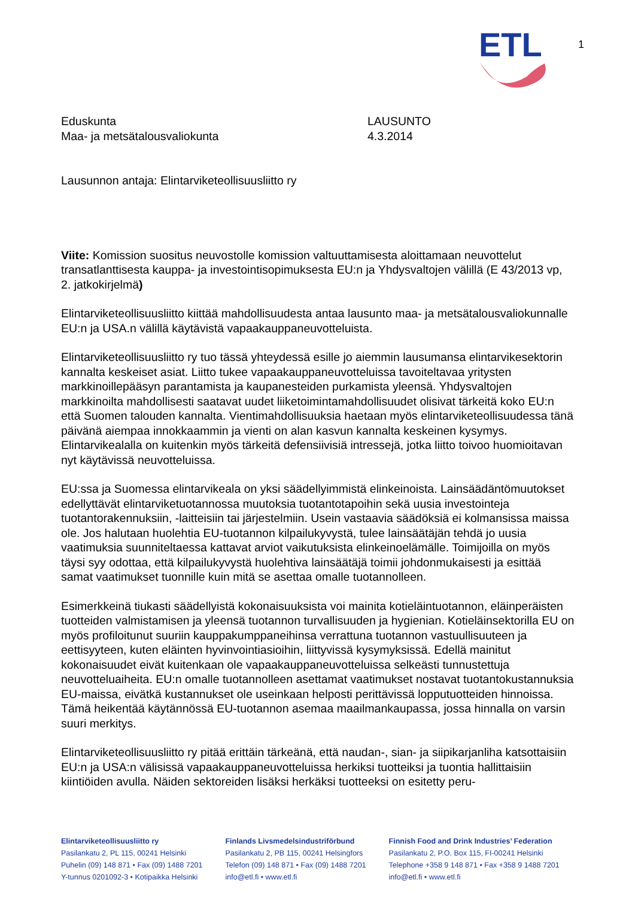ETL
1
Eduskunta
Maa- ja metsätalousvaliokunta
LAUSUNTO
4.3.2014
Lausunnon antaja: Elintarviketeollisuusliitto ry
Viite: Komission suositus neuvostolle komission valtuuttamisesta aloittamaan neuvottelut transatlanttisesta kauppa- ja investointisopimuksesta EU:n ja Yhdysvaltojen välillä (E 43/2013 vp, 2. jatkokirjelmä)
Elintarviketeollisuusliitto kiittää mahdollisuudesta antaa lausunto maa- ja metsätalousvalio­kunnalle EU:n ja USA.n välillä käytävistä vapaakauppaneuvotteluista.
Elintarviketeollisuusliitto ry tuo tässä yhteydessä esille jo aiemmin lausumansa elintarvi­kesektorin kannalta keskeiset asiat. Liitto tukee vapaakauppaneuvotteluissa tavoiteltavaa yritysten markkinoillepääsyn parantamista ja kaupanesteiden purkamista yleensä. Yhdysval­tojen markkinoilta mahdollisesti saatavat uudet liiketoimintamahdollisuudet olisivat tärkeitä koko EU:n että Suomen talouden kannalta. Vientimahdollisuuksia haetaan myös elintarvike­teollisuudessa tänä päivänä aiempaa innokkaammin ja vienti on alan kasvun kannalta kes­keinen kysymys. Elintarvikealalla on kuitenkin myös tärkeitä defensiivisiä intressejä, jotka liitto toivoo huomioitavan nyt käytävissä neuvotteluissa.
EU:ssa ja Suomessa elintarvikeala on yksi säädellyimmistä elinkeinoista. Lainsäädäntömuu­tokset edellyttävät elintarviketuotannossa muutoksia tuotantotapoihin sekä uusia investointe­ja tuotantorakennuksiin, -laitteisiin tai järjestelmiin. Usein vastaavia säädöksiä ei kolmansis­sa maissa ole. Jos halutaan huolehtia EU-tuotannon kilpailukyvystä, tulee lainsäätäjän teh­dä jo uusia vaatimuksia suunniteltaessa kattavat arviot vaikutuksista elinkeinoelämälle. Toimijoilla on myös täysi syy odottaa, että kilpailukyvystä huolehtiva lainsäätäjä toimii joh­donmukaisesti ja esittää samat vaatimukset tuonnille kuin mitä se asettaa omalle tuotannol­leen.
Esimerkkeinä tiukasti säädellyistä kokonaisuuksista voi mainita kotieläintuotannon, eläinpe­räisten tuotteiden valmistamisen ja yleensä tuotannon turvallisuuden ja hygienian. Kotieläin­sektorilla EU on myös profiloitunut suuriin kauppakumppaneihinsa verrattuna tuotannon vas­tuullisuuteen ja eettisyyteen, kuten eläinten hyvinvointiasioihin, liittyvissä kysymyksissä. Edellä mainitut kokonaisuudet eivät kuitenkaan ole vapaakauppaneuvotteluissa selkeästi tunnustettuja neuvotteluaiheita. EU:n omalle tuotannolleen asettamat vaatimukset nostavat tuotantokustannuksia EU-maissa, eivätkä kustannukset ole useinkaan helposti perittävissä lopputuotteiden hinnoissa. Tämä heikentää käytännössä EU-tuotannon asemaa maailman­kaupassa, jossa hinnalla on varsin suuri merkitys.
Elintarviketeollisuusliitto ry pitää erittäin tärkeänä, että naudan-, sian- ja siipikarjanliha kat­sottaisiin EU:n ja USA:n välisissä vapaakauppaneuvotteluissa herkiksi tuotteiksi ja tuontia hallittaisiin kiintiöiden avulla. Näiden sektoreiden lisäksi herkäksi tuotteeksi on esitetty peru-
Elintarviketeollisuusliitto ry
Pasilankatu 2, PL 115, 00241 Helsinki
Puhelin (09) 148 871 • Fax (09) 1488 7201
Y-tunnus 0201092-3 • Kotipaikka Helsinki
Finlands Livsmedelsindustriförbund
Pasilankatu 2, PB 115, 00241 Helsingfors
Telefon (09) 148 871 • Fax (09) 1488 7201
info@etl.fi • www.etl.fi
Finnish Food and Drink Industries’ Federation
Pasilankatu 2, P.O. Box 115, FI-00241 Helsinki
Telephone +358 9 148 871 • Fax +358 9 1488 7201
info@etl.fi • www.etl.fi